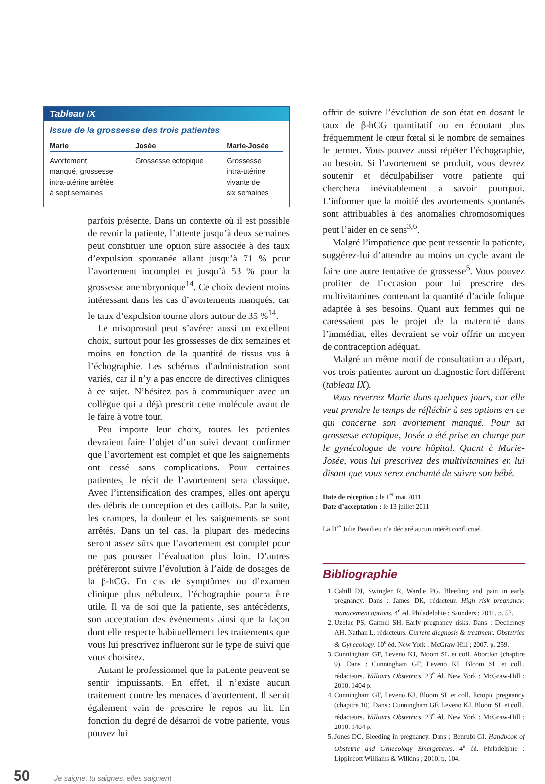Tableau IX
Issue de la grossesse des trois patientes
| Marie | Josée | Marie-Josée |
| --- | --- | --- |
| Avortement manqué, grossesse intra-utérine arrêtée à sept semaines | Grossesse ectopique | Grossesse intra-utérine vivante de six semaines |
parfois présente. Dans un contexte où il est possible de revoir la patiente, l’attente jusqu’à deux semaines peut constituer une option sûre associée à des taux d’expulsion spontanée allant jusqu’à 71 % pour l’avortement incomplet et jusqu’à 53 % pour la grossesse anembryonique<sup>14</sup>. Ce choix devient moins intéressant dans les cas d’avortements manqués, car le taux d’expulsion tourne alors autour de 35 %<sup>14</sup>.
Le misoprostol peut s’avérer aussi un excellent choix, surtout pour les grossesses de dix semaines et moins en fonction de la quantité de tissus vus à l’échographie. Les schémas d’administration sont variés, car il n’y a pas encore de directives cliniques à ce sujet. N’hésitez pas à communiquer avec un collègue qui a déjà prescrit cette molécule avant de le faire à votre tour.
Peu importe leur choix, toutes les patientes devraient faire l’objet d’un suivi devant confirmer que l’avortement est complet et que les saignements ont cessé sans complications. Pour certaines patientes, le récit de l’avortement sera classique. Avec l’intensification des crampes, elles ont aperçu des débris de conception et des caillots. Par la suite, les crampes, la douleur et les saignements se sont arrêtés. Dans un tel cas, la plupart des médecins seront assez sûrs que l’avortement est complet pour ne pas pousser l’évaluation plus loin. D’autres préféreront suivre l’évolution à l’aide de dosages de la β-hCG. En cas de symptômes ou d’examen clinique plus nébuleux, l’échographie pourra être utile. Il va de soi que la patiente, ses antécédents, son acceptation des événements ainsi que la façon dont elle respecte habituellement les traitements que vous lui prescrivez influeront sur le type de suivi que vous choisirez.
Autant le professionnel que la patiente peuvent se sentir impuissants. En effet, il n’existe aucun traitement contre les menaces d’avortement. Il serait également vain de prescrire le repos au lit. En fonction du degré de désarroi de votre patiente, vous pouvez lui
offrir de suivre l’évolution de son état en dosant le taux de β-hCG quantitatif ou en écoutant plus fréquemment le cœur fœtal si le nombre de semaines le permet. Vous pouvez aussi répéter l’échographie, au besoin. Si l’avortement se produit, vous devrez soutenir et déculpabiliser votre patiente qui cherchera inévitablement à savoir pourquoi. L’informer que la moitié des avortements spontanés sont attribuables à des anomalies chromosomiques peut l’aider en ce sens<sup>3,6</sup>.
Malgré l’impatience que peut ressentir la patiente, suggérez-lui d’attendre au moins un cycle avant de faire une autre tentative de grossesse<sup>5</sup>. Vous pouvez profiter de l’occasion pour lui prescrire des multivitamines contenant la quantité d’acide folique adaptée à ses besoins. Quant aux femmes qui ne caressaient pas le projet de la maternité dans l’immédiat, elles devraient se voir offrir un moyen de contraception adéquat.
Malgré un même motif de consultation au départ, vos trois patientes auront un diagnostic fort différent (tableau IX).
Vous reverrez Marie dans quelques jours, car elle veut prendre le temps de réfléchir à ses options en ce qui concerne son avortement manqué. Pour sa grossesse ectopique, Josée a été prise en charge par le gynécologue de votre hôpital. Quant à Marie-Josée, vous lui prescrivez des multivitamines en lui disant que vous serez enchanté de suivre son bébé.
Date de réception : le 1<sup>er</sup> mai 2011
Date d’acceptation : le 13 juillet 2011
La D<sup>re</sup> Julie Beaulieu n’a déclaré aucun intérêt conflictuel.
Bibliographie
1. Cahill DJ, Swingler R, Wardle PG. Bleeding and pain in early pregnancy. Dans : James DK, rédacteur. High risk pregnancy: management options. 4<sup>e</sup> éd. Philadelphie : Saunders ; 2011. p. 57.
2. Uzelac PS, Garmel SH. Early pregnancy risks. Dans : Decherney AH, Nathan L, rédacteurs. Current diagnosis & treatment. Obstetrics & Gynecology. 10<sup>e</sup> éd. New York : McGraw-Hill ; 2007. p. 259.
3. Cunningham GF, Leveno KJ, Bloom SL et coll. Abortion (chapitre 9). Dans : Cunningham GF, Leveno KJ, Bloom SL et coll., rédacteurs. Williams Obstetrics. 23<sup>e</sup> éd. New York : McGraw-Hill ; 2010. 1404 p.
4. Cunningham GF, Leveno KJ, Bloom SL et coll. Ectopic pregnancy (chapitre 10). Dans : Cunningham GF, Leveno KJ, Bloom SL et coll., rédacteurs. Williams Obstetrics. 23<sup>e</sup> éd. New York : McGraw-Hill ; 2010. 1404 p.
5. Jones DC. Bleeding in pregnancy. Dans : Benrubi GI. Handbook of Obstetric and Gynecology Emergencies. 4<sup>e</sup> éd. Philadelphie : Lippincott Williams & Wilkins ; 2010. p. 104.
50 Je saigne, tu saignes, elles saignent